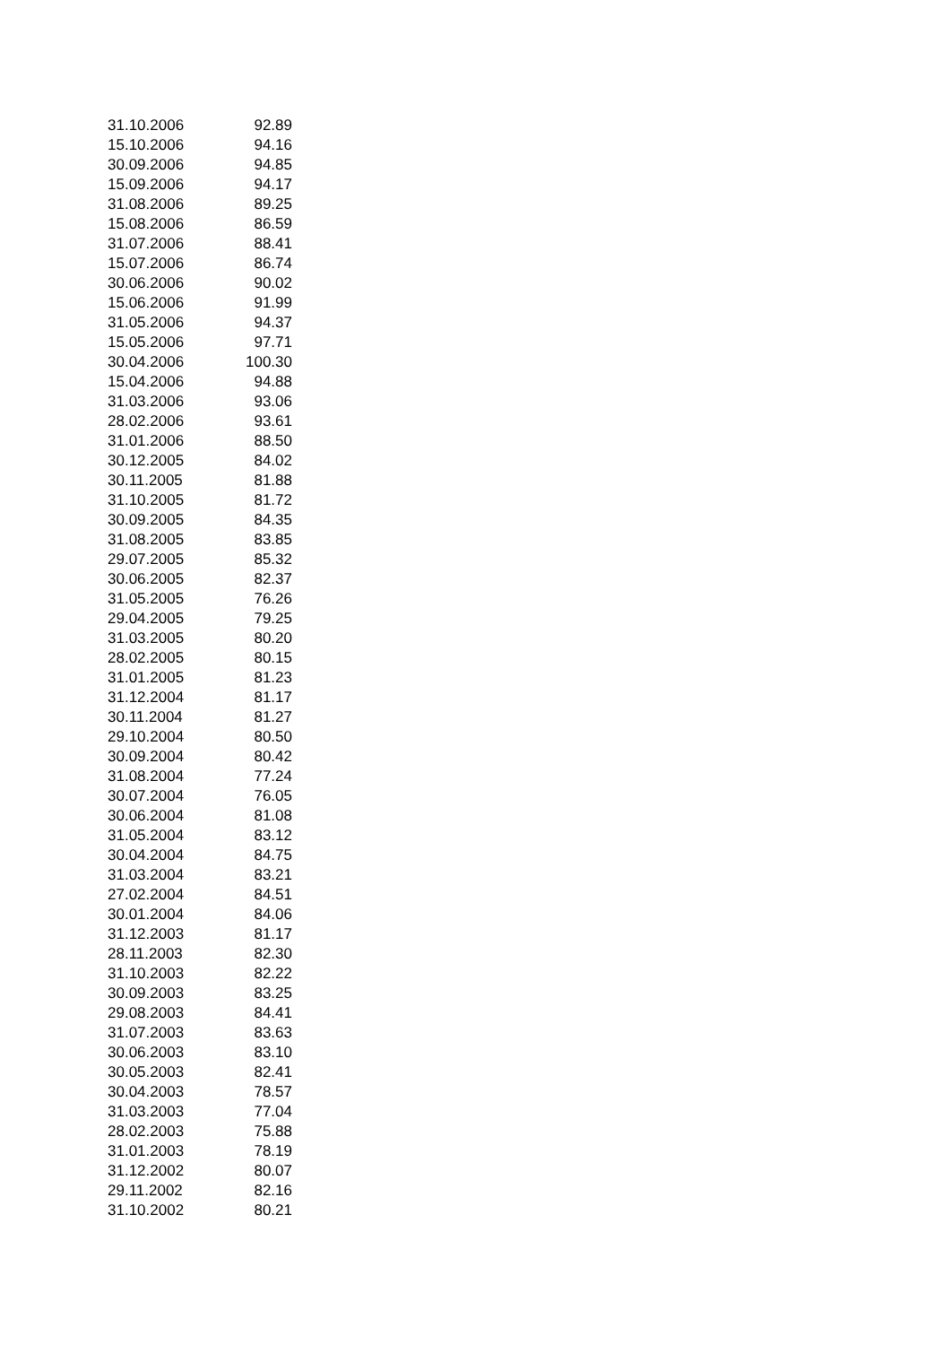| 31.10.2006 | 92.89 |
| 15.10.2006 | 94.16 |
| 30.09.2006 | 94.85 |
| 15.09.2006 | 94.17 |
| 31.08.2006 | 89.25 |
| 15.08.2006 | 86.59 |
| 31.07.2006 | 88.41 |
| 15.07.2006 | 86.74 |
| 30.06.2006 | 90.02 |
| 15.06.2006 | 91.99 |
| 31.05.2006 | 94.37 |
| 15.05.2006 | 97.71 |
| 30.04.2006 | 100.30 |
| 15.04.2006 | 94.88 |
| 31.03.2006 | 93.06 |
| 28.02.2006 | 93.61 |
| 31.01.2006 | 88.50 |
| 30.12.2005 | 84.02 |
| 30.11.2005 | 81.88 |
| 31.10.2005 | 81.72 |
| 30.09.2005 | 84.35 |
| 31.08.2005 | 83.85 |
| 29.07.2005 | 85.32 |
| 30.06.2005 | 82.37 |
| 31.05.2005 | 76.26 |
| 29.04.2005 | 79.25 |
| 31.03.2005 | 80.20 |
| 28.02.2005 | 80.15 |
| 31.01.2005 | 81.23 |
| 31.12.2004 | 81.17 |
| 30.11.2004 | 81.27 |
| 29.10.2004 | 80.50 |
| 30.09.2004 | 80.42 |
| 31.08.2004 | 77.24 |
| 30.07.2004 | 76.05 |
| 30.06.2004 | 81.08 |
| 31.05.2004 | 83.12 |
| 30.04.2004 | 84.75 |
| 31.03.2004 | 83.21 |
| 27.02.2004 | 84.51 |
| 30.01.2004 | 84.06 |
| 31.12.2003 | 81.17 |
| 28.11.2003 | 82.30 |
| 31.10.2003 | 82.22 |
| 30.09.2003 | 83.25 |
| 29.08.2003 | 84.41 |
| 31.07.2003 | 83.63 |
| 30.06.2003 | 83.10 |
| 30.05.2003 | 82.41 |
| 30.04.2003 | 78.57 |
| 31.03.2003 | 77.04 |
| 28.02.2003 | 75.88 |
| 31.01.2003 | 78.19 |
| 31.12.2002 | 80.07 |
| 29.11.2002 | 82.16 |
| 31.10.2002 | 80.21 |